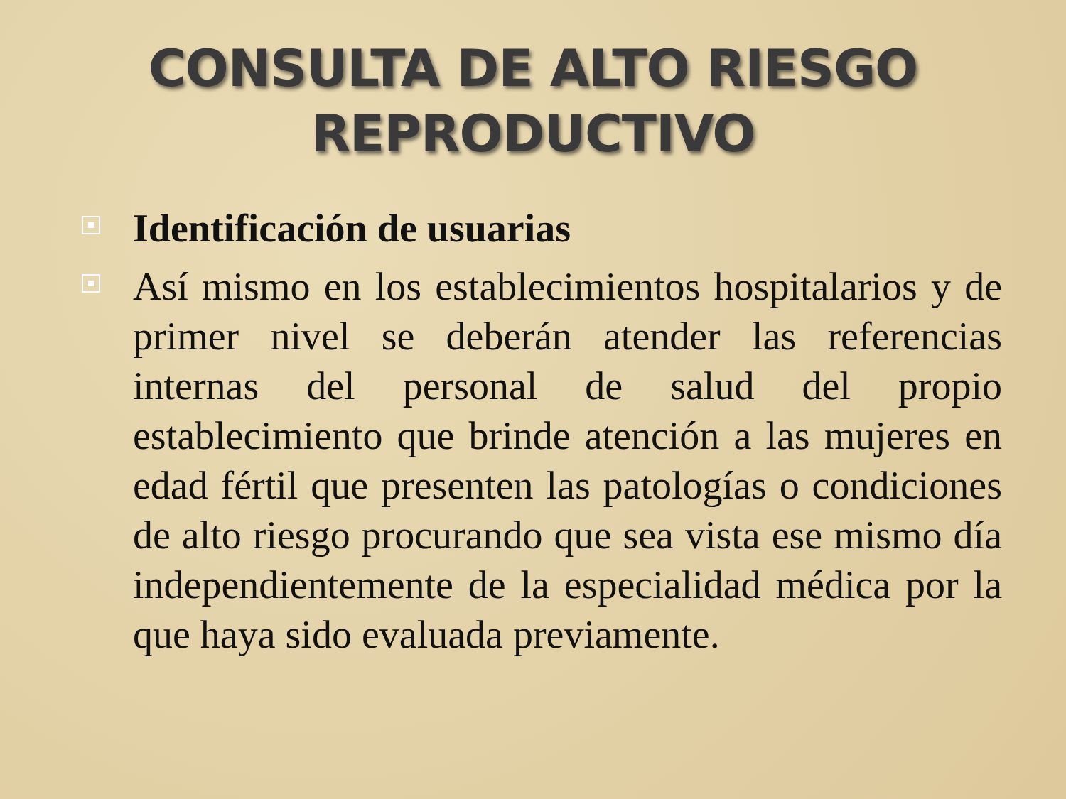CONSULTA DE ALTO RIESGO
REPRODUCTIVO
Identificación de usuarias
Así mismo en los establecimientos hospitalarios y de primer nivel se deberán atender las referencias internas del personal de salud del propio establecimiento que brinde atención a las mujeres en edad fértil que presenten las patologías o condiciones de alto riesgo procurando que sea vista ese mismo día independientemente de la especialidad médica por la que haya sido evaluada previamente.